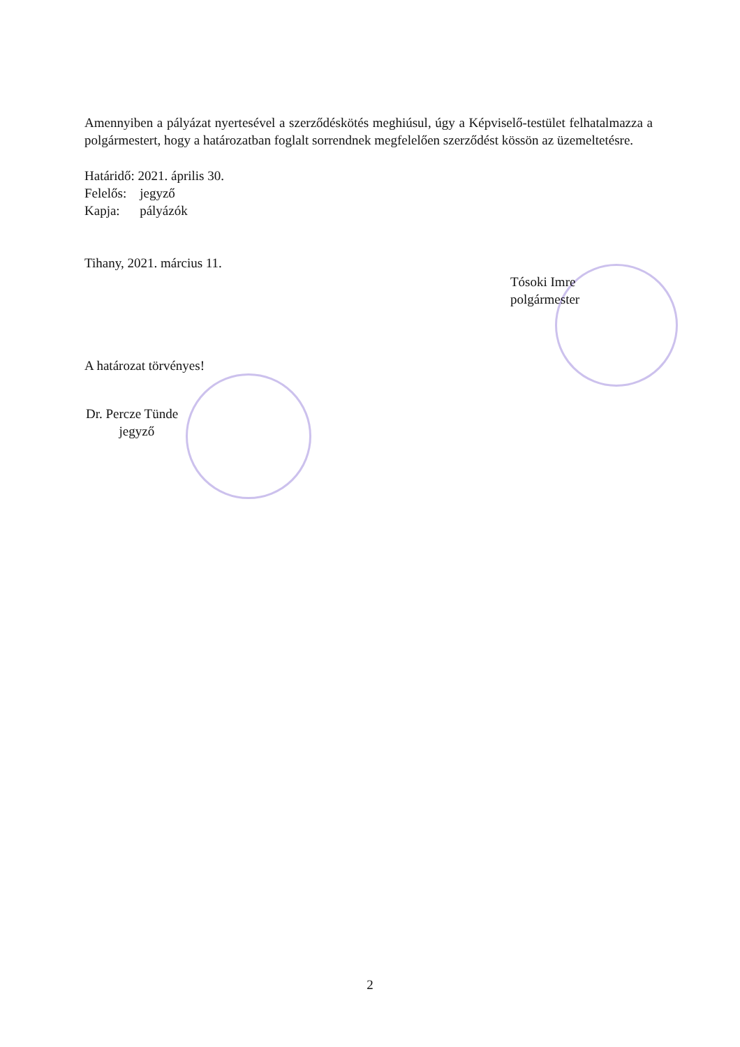Amennyiben a pályázat nyertesével a szerződéskötés meghiúsul, úgy a Képviselő-testület felhatalmazza a polgármestert, hogy a határozatban foglalt sorrendnek megfelelően szerződést kössön az üzemeltetésre.
Határidő: 2021. április 30.
Felelős: jegyző
Kapja: pályázók
Tihany, 2021. március 11.
Tósoki Imre
polgármester
A határozat törvényes!
Dr. Percze Tünde
jegyző
2